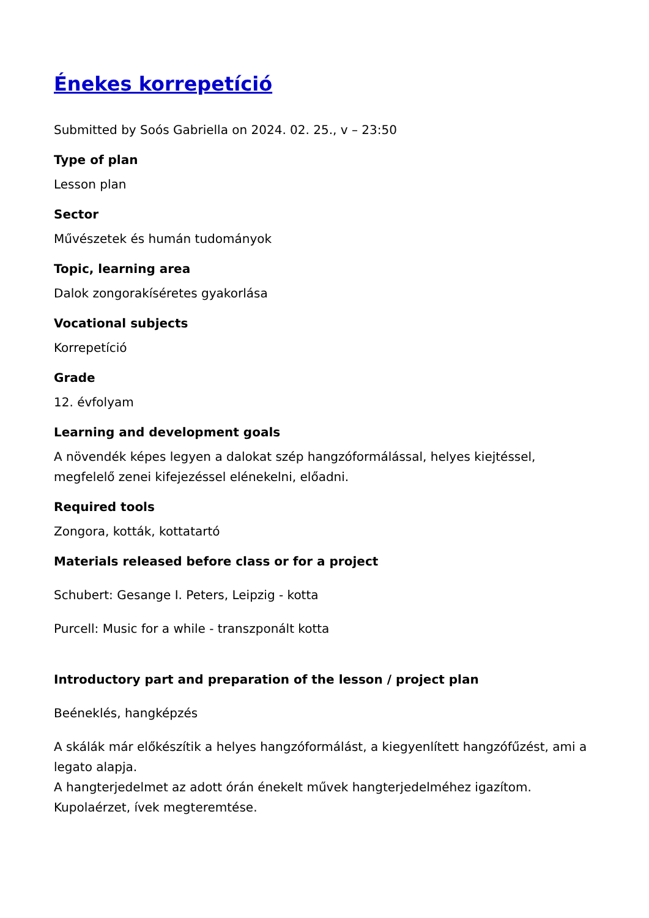Énekes korrepetíció
Submitted by Soós Gabriella on 2024. 02. 25., v – 23:50
Type of plan
Lesson plan
Sector
Művészetek és humán tudományok
Topic, learning area
Dalok zongorakíséretes gyakorlása
Vocational subjects
Korrepetíció
Grade
12. évfolyam
Learning and development goals
A növendék képes legyen a dalokat szép hangzóformálással, helyes kiejtéssel, megfelelő zenei kifejezéssel elénekelni, előadni.
Required tools
Zongora, kották, kottatartó
Materials released before class or for a project
Schubert: Gesange I. Peters, Leipzig - kotta
Purcell: Music for a while - transzponált kotta
Introductory part and preparation of the lesson / project plan
Beéneklés, hangképzés
A skálák már előkészítik a helyes hangzóformálást, a kiegyenlített hangzófűzést, ami a legato alapja.
A hangterjedelmet az adott órán énekelt művek hangterjedelméhez igazítom.
Kupolaérzet, ívek megteremtése.